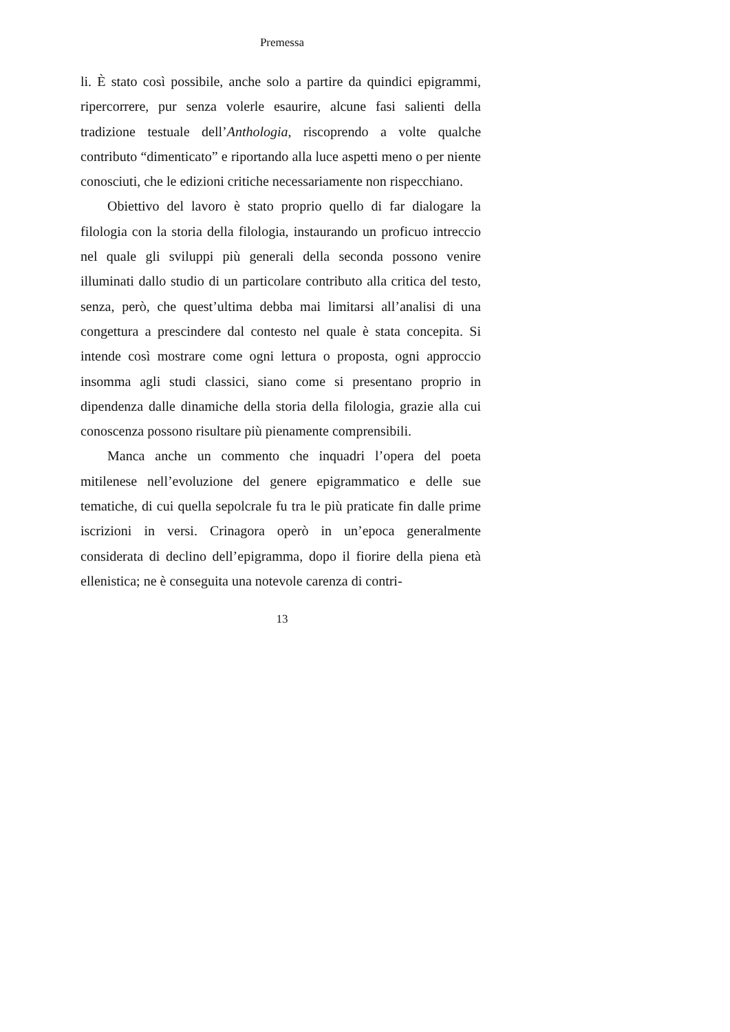Premessa
li. È stato così possibile, anche solo a partire da quindici epigrammi, ripercorrere, pur senza volerle esaurire, alcune fasi salienti della tradizione testuale dell’Anthologia, riscoprendo a volte qualche contributo “dimenticato” e riportando alla luce aspetti meno o per niente conosciuti, che le edizioni critiche necessariamente non rispecchiano.
Obiettivo del lavoro è stato proprio quello di far dialogare la filologia con la storia della filologia, instaurando un proficuo intreccio nel quale gli sviluppi più generali della seconda possono venire illuminati dallo studio di un particolare contributo alla critica del testo, senza, però, che quest’ultima debba mai limitarsi all’analisi di una congettura a prescindere dal contesto nel quale è stata concepita. Si intende così mostrare come ogni lettura o proposta, ogni approccio insomma agli studi classici, siano come si presentano proprio in dipendenza dalle dinamiche della storia della filologia, grazie alla cui conoscenza possono risultare più pienamente comprensibili.
Manca anche un commento che inquadri l’opera del poeta mitilenese nell’evoluzione del genere epigrammatico e delle sue tematiche, di cui quella sepolcrale fu tra le più praticate fin dalle prime iscrizioni in versi. Crinagora operò in un’epoca generalmente considerata di declino dell’epigramma, dopo il fiorire della piena età ellenistica; ne è conseguita una notevole carenza di contri-
13